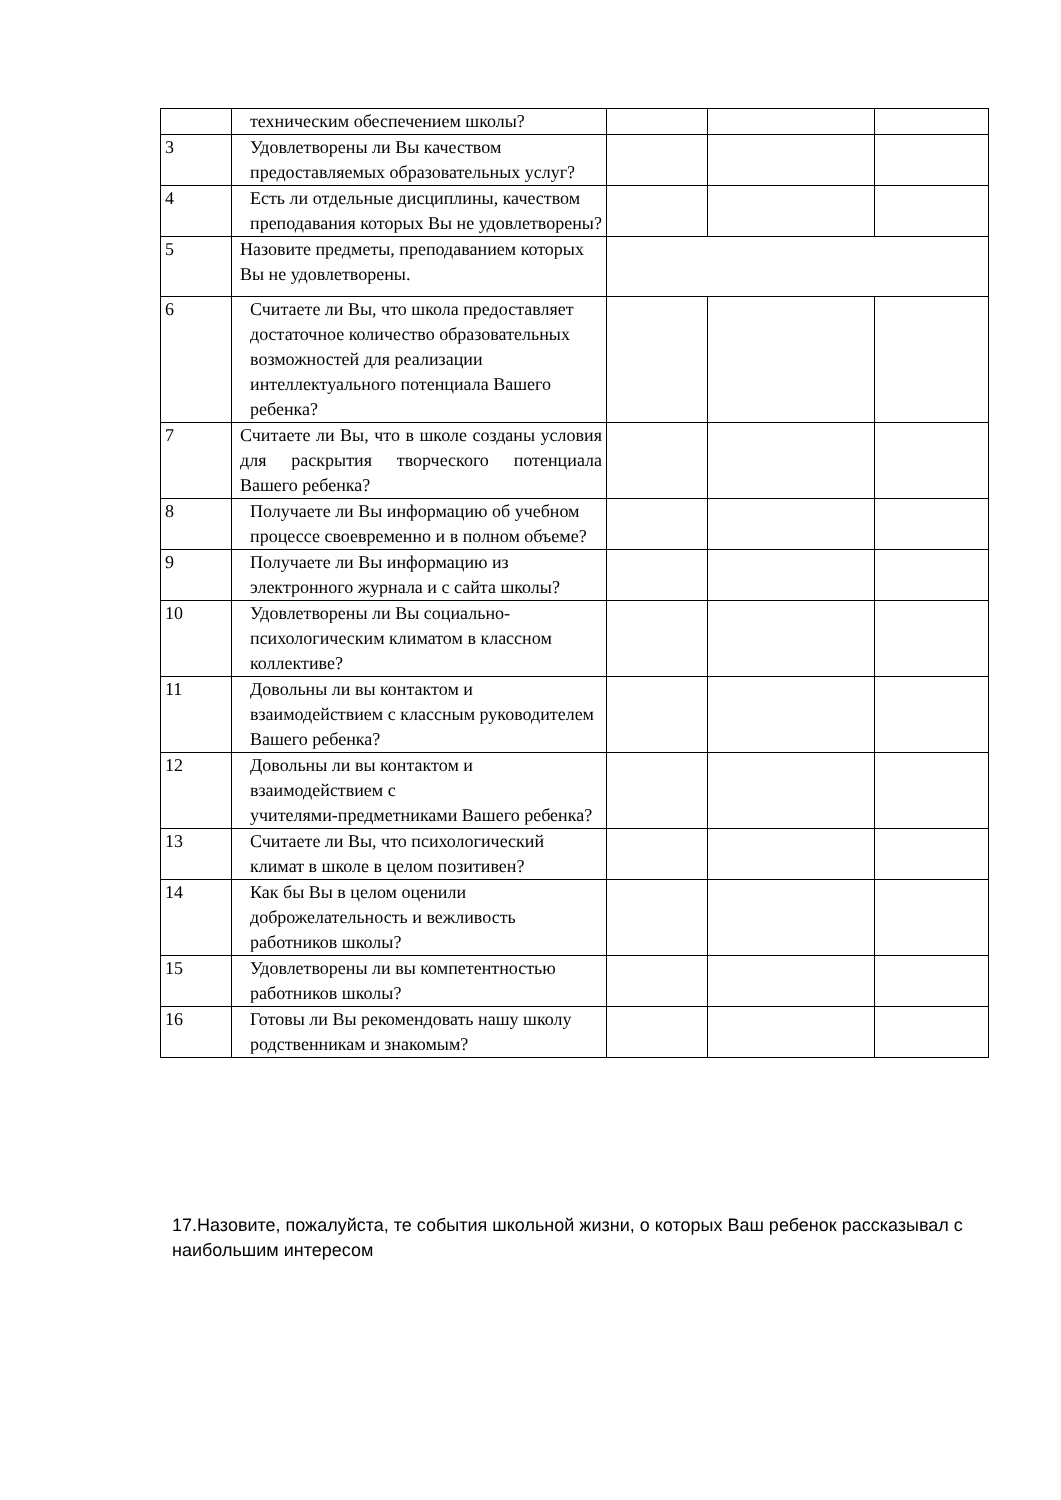| | техническим обеспечением школы? | | | |
| 3 | Удовлетворены ли Вы качеством предоставляемых образовательных услуг? | | | |
| 4 | Есть ли отдельные дисциплины, качеством преподавания которых Вы не удовлетворены? | | | |
| 5 | Назовите предметы, преподаванием которых Вы не удовлетворены. | | | |
| 6 | Считаете ли Вы, что школа предоставляет достаточное количество образовательных возможностей для реализации интеллектуального потенциала Вашего ребенка? | | | |
| 7 | Считаете ли Вы, что в школе созданы условия для раскрытия творческого потенциала Вашего ребенка? | | | |
| 8 | Получаете ли Вы информацию об учебном процессе своевременно и в полном объеме? | | | |
| 9 | Получаете ли Вы информацию из электронного журнала и с сайта школы? | | | |
| 10 | Удовлетворены ли Вы социально-психологическим климатом в классном коллективе? | | | |
| 11 | Довольны ли вы контактом и взаимодействием с классным руководителем Вашего ребенка? | | | |
| 12 | Довольны ли вы контактом и взаимодействием с учителями-предметниками Вашего ребенка? | | | |
| 13 | Считаете ли Вы, что психологический климат в школе в целом позитивен? | | | |
| 14 | Как бы Вы в целом оценили доброжелательность и вежливость работников школы? | | | |
| 15 | Удовлетворены ли вы компетентностью работников школы? | | | |
| 16 | Готовы ли Вы рекомендовать нашу школу родственникам и знакомым? | | | |
17.Назовите, пожалуйста, те события школьной жизни, о которых Ваш ребенок рассказывал с наибольшим интересом